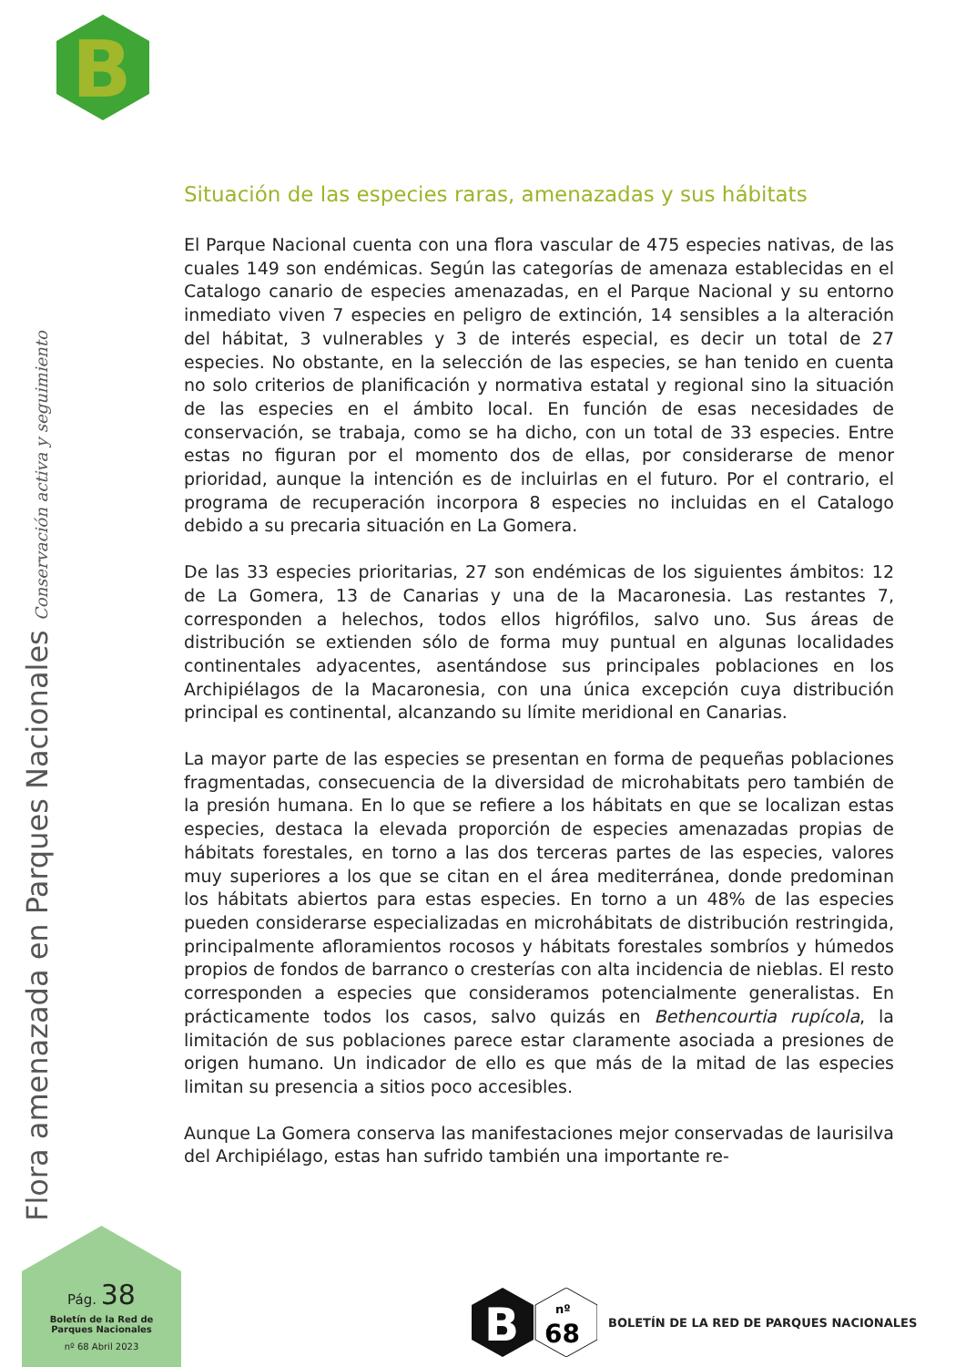B
Flora amenazada en Parques Nacionales Conservación activa y seguimiento
Situación de las especies raras, amenazadas y sus hábitats
El Parque Nacional cuenta con una flora vascular de 475 especies nativas, de las cuales 149 son endémicas. Según las categorías de amenaza establecidas en el Catalogo canario de especies amenazadas, en el Parque Nacional y su entorno inmediato viven 7 especies en peligro de extinción, 14 sensibles a la alteración del hábitat, 3 vulnerables y 3 de interés especial, es decir un total de 27 especies. No obstante, en la selección de las especies, se han tenido en cuenta no solo criterios de planificación y normativa estatal y regional sino la situación de las especies en el ámbito local. En función de esas necesidades de conservación, se trabaja, como se ha dicho, con un total de 33 especies. Entre estas no figuran por el momento dos de ellas, por considerarse de menor prioridad, aunque la intención es de incluirlas en el futuro. Por el contrario, el programa de recuperación incorpora 8 especies no incluidas en el Catalogo debido a su precaria situación en La Gomera.
De las 33 especies prioritarias, 27 son endémicas de los siguientes ámbitos: 12 de La Gomera, 13 de Canarias y una de la Macaronesia. Las restantes 7, corresponden a helechos, todos ellos higrófilos, salvo uno. Sus áreas de distribución se extienden sólo de forma muy puntual en algunas localidades continentales adyacentes, asentándose sus principales poblaciones en los Archipiélagos de la Macaronesia, con una única excepción cuya distribución principal es continental, alcanzando su límite meridional en Canarias.
La mayor parte de las especies se presentan en forma de pequeñas poblaciones fragmentadas, consecuencia de la diversidad de microhabitats pero también de la presión humana. En lo que se refiere a los hábitats en que se localizan estas especies, destaca la elevada proporción de especies amenazadas propias de hábitats forestales, en torno a las dos terceras partes de las especies, valores muy superiores a los que se citan en el área mediterránea, donde predominan los hábitats abiertos para estas especies. En torno a un 48% de las especies pueden considerarse especializadas en microhábitats de distribución restringida, principalmente afloramientos rocosos y hábitats forestales sombríos y húmedos propios de fondos de barranco o cresterías con alta incidencia de nieblas. El resto corresponden a especies que consideramos potencialmente generalistas. En prácticamente todos los casos, salvo quizás en Bethencourtia rupícola, la limitación de sus poblaciones parece estar claramente asociada a presiones de origen humano. Un indicador de ello es que más de la mitad de las especies limitan su presencia a sitios poco accesibles.
Aunque La Gomera conserva las manifestaciones mejor conservadas de laurisilva del Archipiélago, estas han sufrido también una importante re-
Pág. 38
Boletín de la Red de
Parques Nacionales
nº 68 Abril 2023
B
nº
68
BOLETÍN DE LA RED DE PARQUES NACIONALES